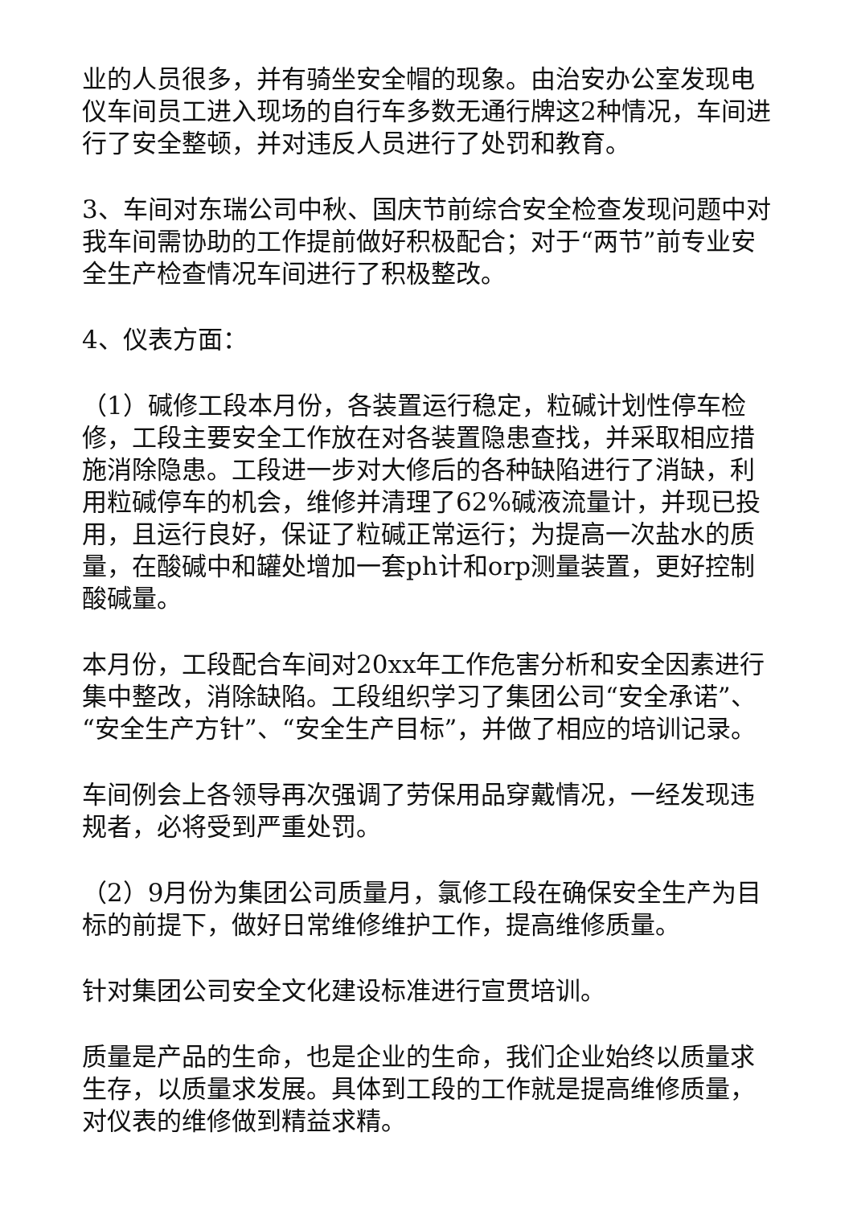业的人员很多，并有骑坐安全帽的现象。由治安办公室发现电仪车间员工进入现场的自行车多数无通行牌这2种情况，车间进行了安全整顿，并对违反人员进行了处罚和教育。
3、车间对东瑞公司中秋、国庆节前综合安全检查发现问题中对我车间需协助的工作提前做好积极配合；对于“两节”前专业安全生产检查情况车间进行了积极整改。
4、仪表方面：
（1）碱修工段本月份，各装置运行稳定，粒碱计划性停车检修，工段主要安全工作放在对各装置隐患查找，并采取相应措施消除隐患。工段进一步对大修后的各种缺陷进行了消缺，利用粒碱停车的机会，维修并清理了62%碱液流量计，并现已投用，且运行良好，保证了粒碱正常运行；为提高一次盐水的质量，在酸碱中和罐处增加一套ph计和orp测量装置，更好控制酸碱量。
本月份，工段配合车间对20xx年工作危害分析和安全因素进行集中整改，消除缺陷。工段组织学习了集团公司“安全承诺”、“安全生产方针”、“安全生产目标”，并做了相应的培训记录。
车间例会上各领导再次强调了劳保用品穿戴情况，一经发现违规者，必将受到严重处罚。
（2）9月份为集团公司质量月，氯修工段在确保安全生产为目标的前提下，做好日常维修维护工作，提高维修质量。
针对集团公司安全文化建设标准进行宣贯培训。
质量是产品的生命，也是企业的生命，我们企业始终以质量求生存，以质量求发展。具体到工段的工作就是提高维修质量，对仪表的维修做到精益求精。